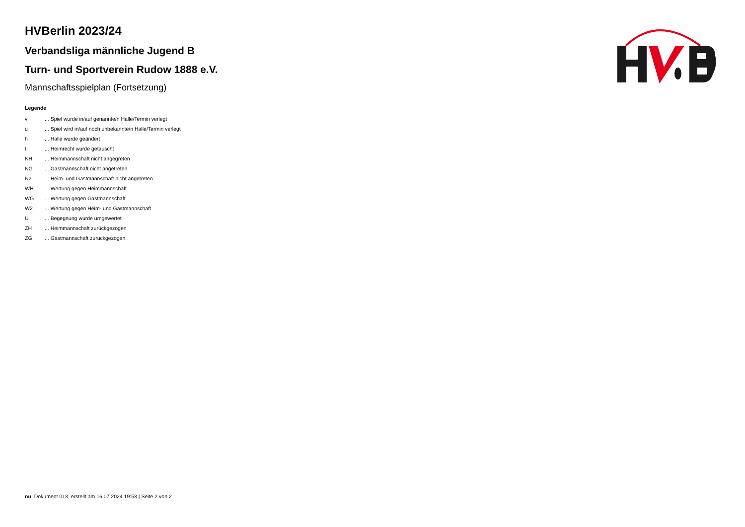HVBerlin 2023/24
Verbandsliga männliche Jugend B
Turn- und Sportverein Rudow 1888 e.V.
Mannschaftsspielplan (Fortsetzung)
Legende
| v | ... Spiel wurde in/auf genannte/n Halle/Termin verlegt |
| u | ... Spiel wird in/auf noch unbekannte/n Halle/Termin verlegt |
| h | ... Halle wurde geändert |
| t | ... Heimrecht wurde getauscht |
| NH | ... Heimmannschaft nicht angegreten |
| NG | ... Gastmannschaft nicht angetreten |
| N2 | ... Heim- und Gastmannschaft nicht angetreten |
| WH | ... Wertung gegen Heimmannschaft |
| WG | ... Wertung gegen Gastmannschaft |
| W2 | ... Wertung gegen Heim- und Gastmannschaft |
| U | ... Begegnung wurde umgewertet |
| ZH | ... Heimmannschaft zurückgezogen |
| ZG | ... Gastmannschaft zurückgezogen |
nu .Dokument 013, erstellt am 16.07.2024 19:53 | Seite 2 von 2